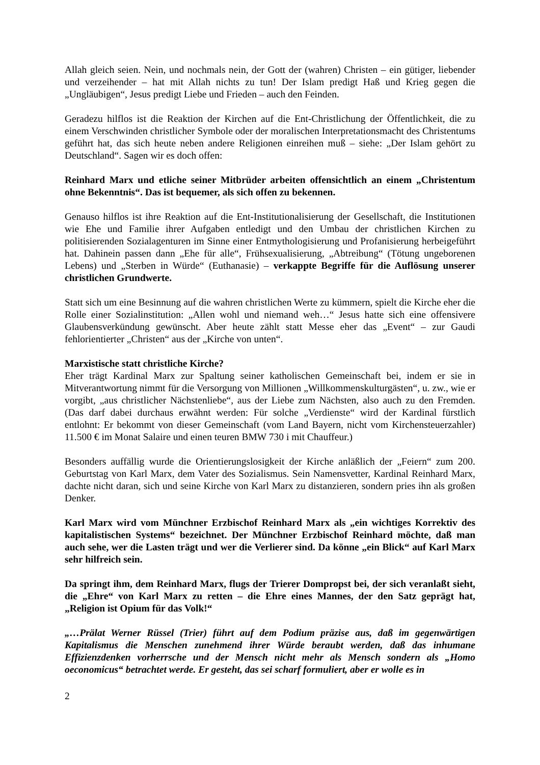Allah gleich seien. Nein, und nochmals nein, der Gott der (wahren) Christen – ein gütiger, liebender und verzeihender – hat mit Allah nichts zu tun! Der Islam predigt Haß und Krieg gegen die „Ungläubigen“, Jesus predigt Liebe und Frieden – auch den Feinden.
Geradezu hilflos ist die Reaktion der Kirchen auf die Ent-Christlichung der Öffentlichkeit, die zu einem Verschwinden christlicher Symbole oder der moralischen Interpretationsmacht des Christentums geführt hat, das sich heute neben andere Religionen einreihen muß – siehe: „Der Islam gehört zu Deutschland“. Sagen wir es doch offen:
Reinhard Marx und etliche seiner Mitbrüder arbeiten offensichtlich an einem „Christentum ohne Bekenntnis“. Das ist bequemer, als sich offen zu bekennen.
Genauso hilflos ist ihre Reaktion auf die Ent-Institutionalisierung der Gesellschaft, die Institutionen wie Ehe und Familie ihrer Aufgaben entledigt und den Umbau der christlichen Kirchen zu politisierenden Sozialagenturen im Sinne einer Entmythologisierung und Profanisierung herbeigeführt hat. Dahinein passen dann „Ehe für alle“, Frühsexualisierung, „Abtreibung“ (Tötung ungeborenen Lebens) und „Sterben in Würde“ (Euthanasie) – verkappte Begriffe für die Auflösung unserer christlichen Grundwerte.
Statt sich um eine Besinnung auf die wahren christlichen Werte zu kümmern, spielt die Kirche eher die Rolle einer Sozialinstitution: „Allen wohl und niemand weh…“ Jesus hatte sich eine offensivere Glaubensverkündung gewünscht. Aber heute zählt statt Messe eher das „Event“ – zur Gaudi fehlorientierter „Christen“ aus der „Kirche von unten“.
Marxistische statt christliche Kirche?
Eher trägt Kardinal Marx zur Spaltung seiner katholischen Gemeinschaft bei, indem er sie in Mitverantwortung nimmt für die Versorgung von Millionen „Willkommenskulturgästen“, u. zw., wie er vorgibt, „aus christlicher Nächstenliebe“, aus der Liebe zum Nächsten, also auch zu den Fremden. (Das darf dabei durchaus erwähnt werden: Für solche „Verdienste“ wird der Kardinal fürstlich entlohnt: Er bekommt von dieser Gemeinschaft (vom Land Bayern, nicht vom Kirchensteuerzahler) 11.500 € im Monat Salaire und einen teuren BMW 730 i mit Chauffeur.)
Besonders auffällig wurde die Orientierungslosigkeit der Kirche anläßlich der „Feiern“ zum 200. Geburtstag von Karl Marx, dem Vater des Sozialismus. Sein Namensvetter, Kardinal Reinhard Marx, dachte nicht daran, sich und seine Kirche von Karl Marx zu distanzieren, sondern pries ihn als großen Denker.
Karl Marx wird vom Münchner Erzbischof Reinhard Marx als „ein wichtiges Korrektiv des kapitalistischen Systems“ bezeichnet. Der Münchner Erzbischof Reinhard möchte, daß man auch sehe, wer die Lasten trägt und wer die Verlierer sind. Da könne „ein Blick“ auf Karl Marx sehr hilfreich sein.
Da springt ihm, dem Reinhard Marx, flugs der Trierer Dompropst bei, der sich veranlaßt sieht, die „Ehre“ von Karl Marx zu retten – die Ehre eines Mannes, der den Satz geprägt hat, „Religion ist Opium für das Volk!“
„…Prälat Werner Rüssel (Trier) führt auf dem Podium präzise aus, daß im gegenwärtigen Kapitalismus die Menschen zunehmend ihrer Würde beraubt werden, daß das inhumane Effizienzdenken vorherrsche und der Mensch nicht mehr als Mensch sondern als „Homo oeconomicus“ betrachtet werde. Er gesteht, das sei scharf formuliert, aber er wolle es in
2